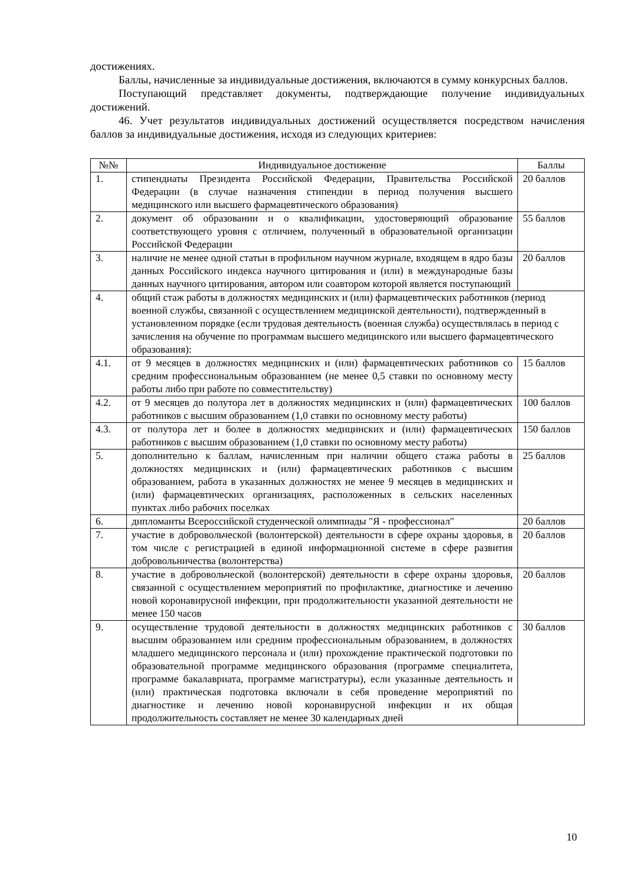достижениях.
Баллы, начисленные за индивидуальные достижения, включаются в сумму конкурсных баллов.
Поступающий представляет документы, подтверждающие получение индивидуальных достижений.
46. Учет результатов индивидуальных достижений осуществляется посредством начисления баллов за индивидуальные достижения, исходя из следующих критериев:
| №№ | Индивидуальное достижение | Баллы |
| --- | --- | --- |
| 1. | стипендиаты Президента Российской Федерации, Правительства Российской Федерации (в случае назначения стипендии в период получения высшего медицинского или высшего фармацевтического образования) | 20 баллов |
| 2. | документ об образовании и о квалификации, удостоверяющий образование соответствующего уровня с отличием, полученный в образовательной организации Российской Федерации | 55 баллов |
| 3. | наличие не менее одной статьи в профильном научном журнале, входящем в ядро базы данных Российского индекса научного цитирования и (или) в международные базы данных научного цитирования, автором или соавтором которой является поступающий | 20 баллов |
| 4. | общий стаж работы в должностях медицинских и (или) фармацевтических работников (период военной службы, связанной с осуществлением медицинской деятельности), подтвержденный в установленном порядке (если трудовая деятельность (военная служба) осуществлялась в период с зачисления на обучение по программам высшего медицинского или высшего фармацевтического образования): | |
| 4.1. | от 9 месяцев в должностях медицинских и (или) фармацевтических работников со средним профессиональным образованием (не менее 0,5 ставки по основному месту работы либо при работе по совместительству) | 15 баллов |
| 4.2. | от 9 месяцев до полутора лет в должностях медицинских и (или) фармацевтических работников с высшим образованием (1,0 ставки по основному месту работы) | 100 баллов |
| 4.3. | от полутора лет и более в должностях медицинских и (или) фармацевтических работников с высшим образованием (1,0 ставки по основному месту работы) | 150 баллов |
| 5. | дополнительно к баллам, начисленным при наличии общего стажа работы в должностях медицинских и (или) фармацевтических работников с высшим образованием, работа в указанных должностях не менее 9 месяцев в медицинских и (или) фармацевтических организациях, расположенных в сельских населенных пунктах либо рабочих поселках | 25 баллов |
| 6. | дипломанты Всероссийской студенческой олимпиады "Я - профессионал" | 20 баллов |
| 7. | участие в добровольческой (волонтерской) деятельности в сфере охраны здоровья, в том числе с регистрацией в единой информационной системе в сфере развития добровольничества (волонтерства) | 20 баллов |
| 8. | участие в добровольческой (волонтерской) деятельности в сфере охраны здоровья, связанной с осуществлением мероприятий по профилактике, диагностике и лечению новой коронавирусной инфекции, при продолжительности указанной деятельности не менее 150 часов | 20 баллов |
| 9. | осуществление трудовой деятельности в должностях медицинских работников с высшим образованием или средним профессиональным образованием, в должностях младшего медицинского персонала и (или) прохождение практической подготовки по образовательной программе медицинского образования (программе специалитета, программе бакалавриата, программе магистратуры), если указанные деятельность и (или) практическая подготовка включали в себя проведение мероприятий по диагностике и лечению новой коронавирусной инфекции и их общая продолжительность составляет не менее 30 календарных дней | 30 баллов |
10